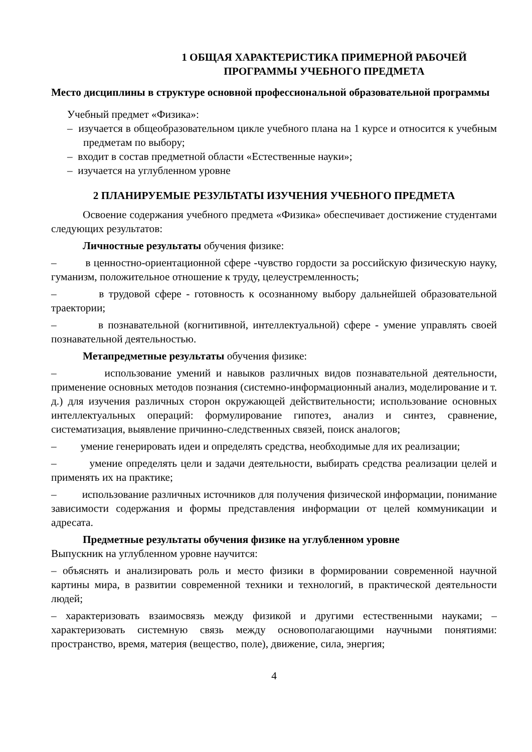1 ОБЩАЯ ХАРАКТЕРИСТИКА ПРИМЕРНОЙ РАБОЧЕЙ ПРОГРАММЫ УЧЕБНОГО ПРЕДМЕТА
Место дисциплины в структуре основной профессиональной образовательной программы
Учебный предмет «Физика»:
– изучается в общеобразовательном цикле учебного плана на 1 курсе и относится к учебным предметам по выбору;
– входит в состав предметной области «Естественные науки»;
– изучается на углубленном уровне
2 ПЛАНИРУЕМЫЕ РЕЗУЛЬТАТЫ ИЗУЧЕНИЯ УЧЕБНОГО ПРЕДМЕТА
Освоение содержания учебного предмета «Физика» обеспечивает достижение студентами следующих результатов:
Личностные результаты обучения физике:
– в ценностно-ориентационной сфере -чувство гордости за российскую физическую науку, гуманизм, положительное отношение к труду, целеустремленность;
– в трудовой сфере - готовность к осознанному выбору дальнейшей образовательной траектории;
– в познавательной (когнитивной, интеллектуальной) сфере - умение управлять своей познавательной деятельностью.
Метапредметные результаты обучения физике:
– использование умений и навыков различных видов познавательной деятельности, применение основных методов познания (системно-информационный анализ, моделирование и т. д.) для изучения различных сторон окружающей действительности; использование основных интеллектуальных операций: формулирование гипотез, анализ и синтез, сравнение, систематизация, выявление причинно-следственных связей, поиск аналогов;
– умение генерировать идеи и определять средства, необходимые для их реализации;
– умение определять цели и задачи деятельности, выбирать средства реализации целей и применять их на практике;
– использование различных источников для получения физической информации, понимание зависимости содержания и формы представления информации от целей коммуникации и адресата.
Предметные результаты обучения физике на углубленном уровне
Выпускник на углубленном уровне научится:
– объяснять и анализировать роль и место физики в формировании современной научной картины мира, в развитии современной техники и технологий, в практической деятельности людей;
– характеризовать взаимосвязь между физикой и другими естественными науками; – характеризовать системную связь между основополагающими научными понятиями: пространство, время, материя (вещество, поле), движение, сила, энергия;
4